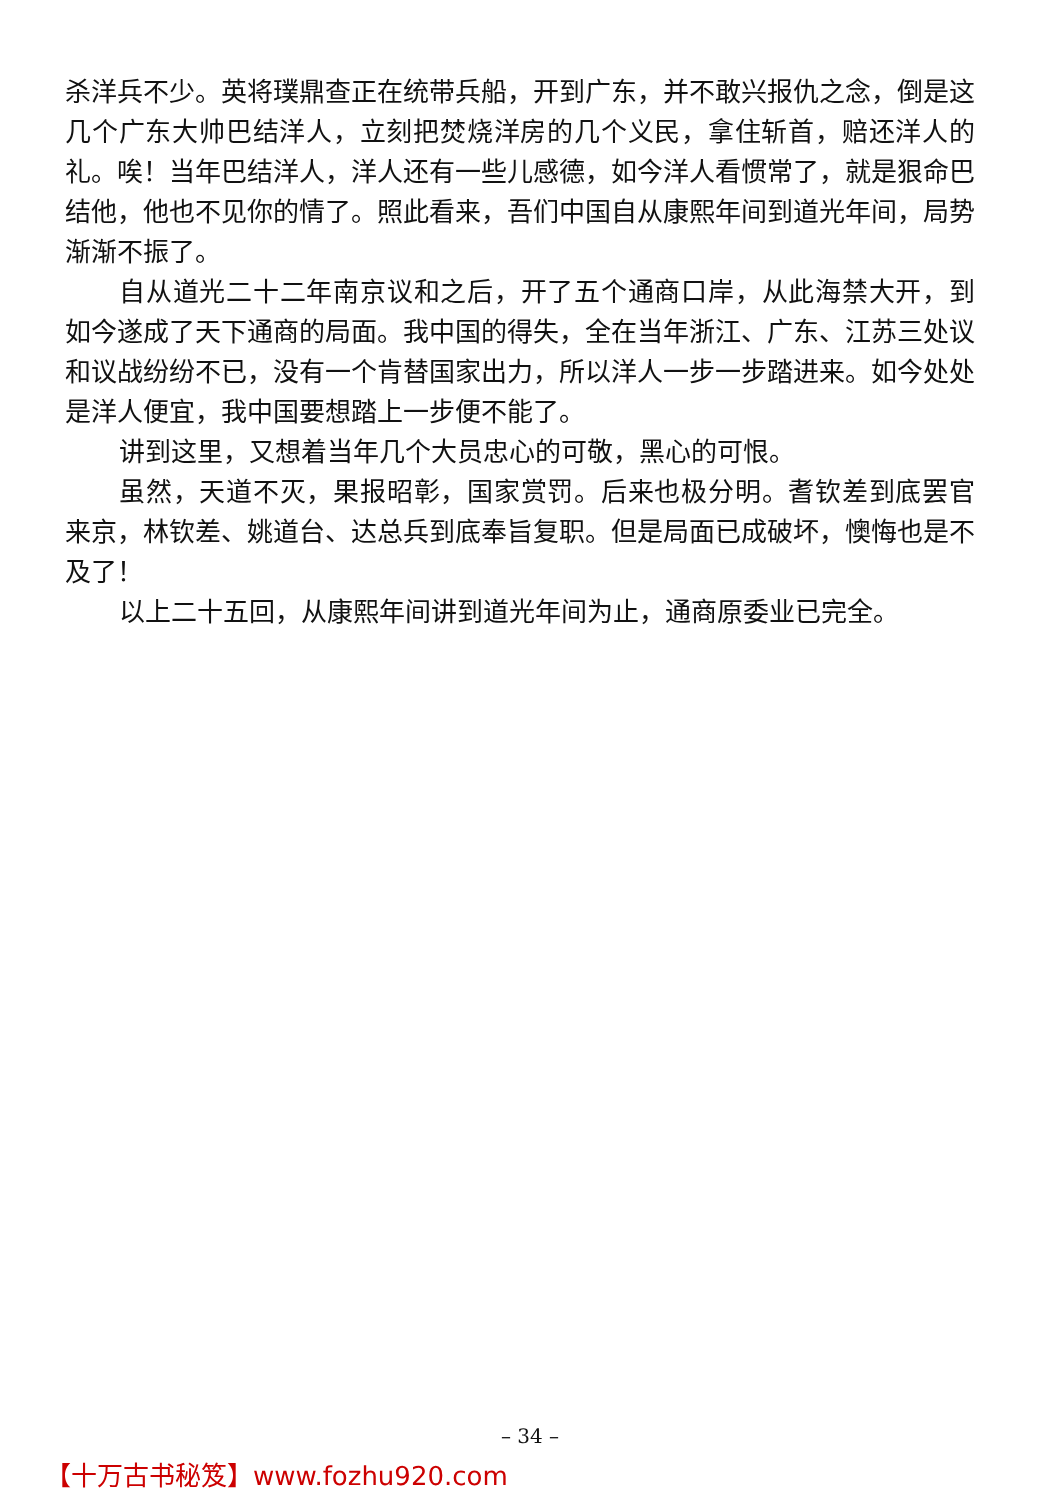杀洋兵不少。英将璞鼎查正在统带兵船，开到广东，并不敢兴报仇之念，倒是这几个广东大帅巴结洋人，立刻把焚烧洋房的几个义民，拿住斩首，赔还洋人的礼。唉！当年巴结洋人，洋人还有一些儿感德，如今洋人看惯常了，就是狠命巴结他，他也不见你的情了。照此看来，吾们中国自从康熙年间到道光年间，局势渐渐不振了。
自从道光二十二年南京议和之后，开了五个通商口岸，从此海禁大开，到如今遂成了天下通商的局面。我中国的得失，全在当年浙江、广东、江苏三处议和议战纷纷不已，没有一个肯替国家出力，所以洋人一步一步踏进来。如今处处是洋人便宜，我中国要想踏上一步便不能了。
讲到这里，又想着当年几个大员忠心的可敬，黑心的可恨。
虽然，天道不灭，果报昭彰，国家赏罚。后来也极分明。耆钦差到底罢官来京，林钦差、姚道台、达总兵到底奉旨复职。但是局面已成破坏，懊悔也是不及了！
以上二十五回，从康熙年间讲到道光年间为止，通商原委业已完全。
– 34 –
【十万古书秘笈】www.fozhu920.com